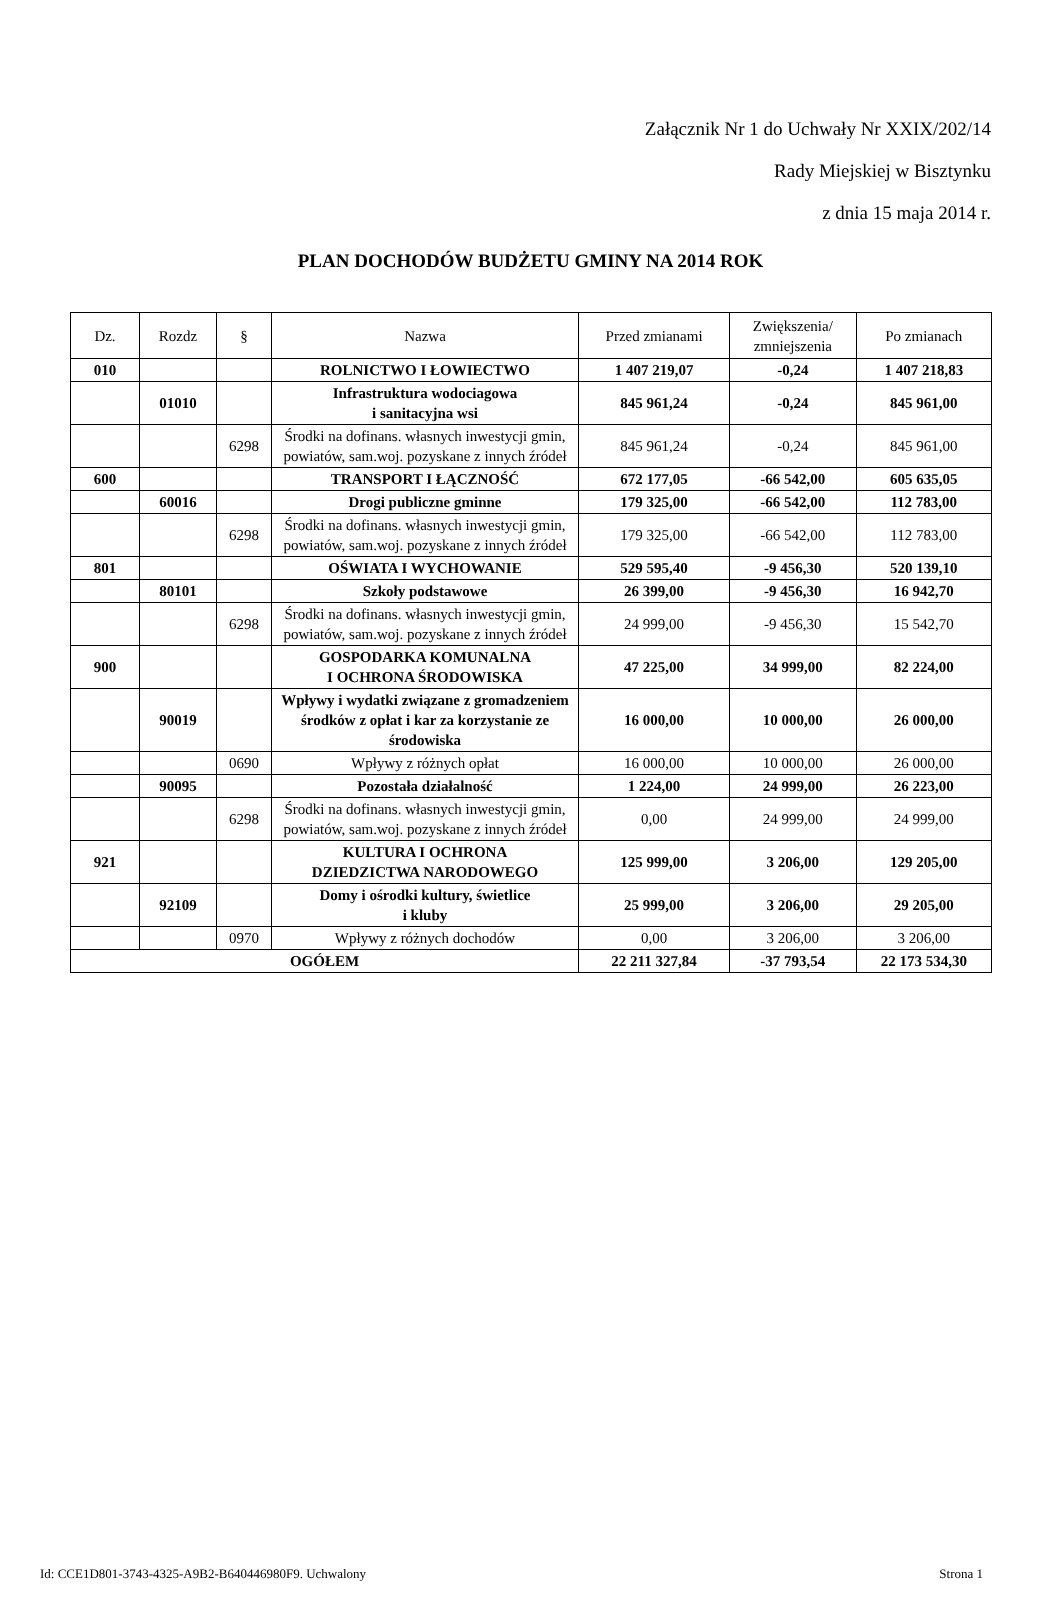Załącznik Nr 1 do Uchwały Nr XXIX/202/14
Rady Miejskiej w Bisztynku
z dnia 15 maja 2014 r.
PLAN DOCHODÓW BUDŻETU GMINY NA 2014 ROK
| Dz. | Rozdz | § | Nazwa | Przed zmianami | Zwiększenia/ zmniejszenia | Po zmianach |
| --- | --- | --- | --- | --- | --- | --- |
| 010 | | | ROLNICTWO I ŁOWIECTWO | 1 407 219,07 | -0,24 | 1 407 218,83 |
| | 01010 | | Infrastruktura wodociagowa i sanitacyjna wsi | 845 961,24 | -0,24 | 845 961,00 |
| | | 6298 | Środki na dofinans. własnych inwestycji gmin, powiatów, sam.woj. pozyskane z innych źródeł | 845 961,24 | -0,24 | 845 961,00 |
| 600 | | | TRANSPORT I ŁĄCZNOŚĆ | 672 177,05 | -66 542,00 | 605 635,05 |
| | 60016 | | Drogi publiczne gminne | 179 325,00 | -66 542,00 | 112 783,00 |
| | | 6298 | Środki na dofinans. własnych inwestycji gmin, powiatów, sam.woj. pozyskane z innych źródeł | 179 325,00 | -66 542,00 | 112 783,00 |
| 801 | | | OŚWIATA I WYCHOWANIE | 529 595,40 | -9 456,30 | 520 139,10 |
| | 80101 | | Szkoły podstawowe | 26 399,00 | -9 456,30 | 16 942,70 |
| | | 6298 | Środki na dofinans. własnych inwestycji gmin, powiatów, sam.woj. pozyskane z innych źródeł | 24 999,00 | -9 456,30 | 15 542,70 |
| 900 | | | GOSPODARKA KOMUNALNA I OCHRONA ŚRODOWISKA | 47 225,00 | 34 999,00 | 82 224,00 |
| | 90019 | | Wpływy i wydatki związane z gromadzeniem środków z opłat i kar za korzystanie ze środowiska | 16 000,00 | 10 000,00 | 26 000,00 |
| | | 0690 | Wpływy z różnych opłat | 16 000,00 | 10 000,00 | 26 000,00 |
| | 90095 | | Pozostała działalność | 1 224,00 | 24 999,00 | 26 223,00 |
| | | 6298 | Środki na dofinans. własnych inwestycji gmin, powiatów, sam.woj. pozyskane z innych źródeł | 0,00 | 24 999,00 | 24 999,00 |
| 921 | | | KULTURA I OCHRONA DZIEDZICTWA NARODOWEGO | 125 999,00 | 3 206,00 | 129 205,00 |
| | 92109 | | Domy i ośrodki kultury, świetlice i kluby | 25 999,00 | 3 206,00 | 29 205,00 |
| | | 0970 | Wpływy z różnych dochodów | 0,00 | 3 206,00 | 3 206,00 |
| OGÓŁEM | | | | 22 211 327,84 | -37 793,54 | 22 173 534,30 |
Id: CCE1D801-3743-4325-A9B2-B640446980F9. Uchwalony Strona 1